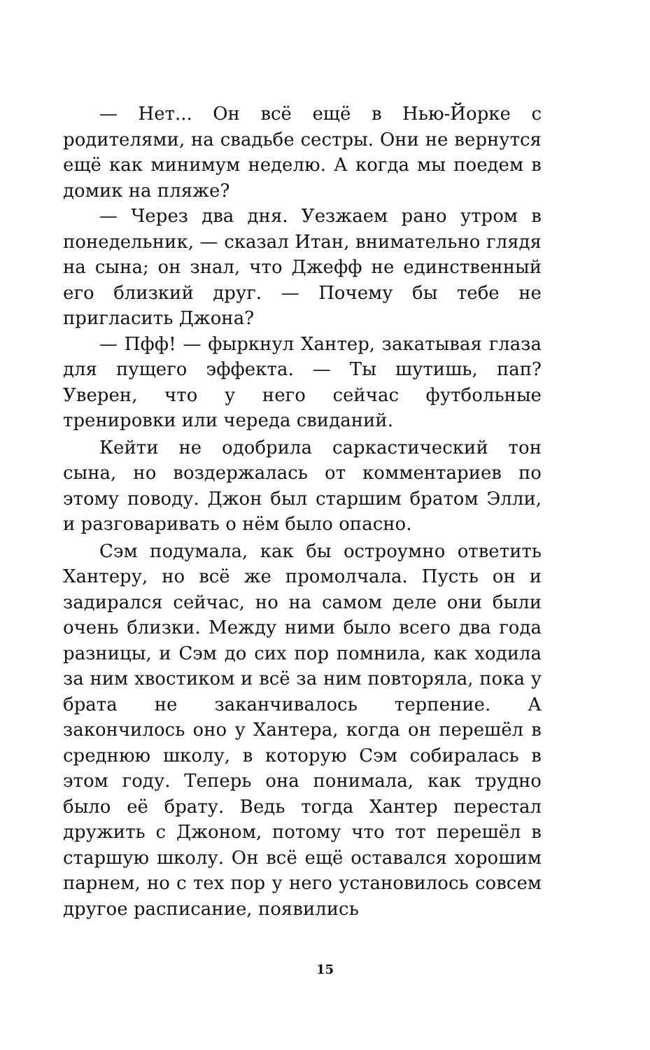— Нет... Он всё ещё в Нью-Йорке с родителями, на свадьбе сестры. Они не вернутся ещё как минимум неделю. А когда мы поедем в домик на пляже?
— Через два дня. Уезжаем рано утром в понедельник, — сказал Итан, внимательно глядя на сына; он знал, что Джефф не единственный его близкий друг. — Почему бы тебе не пригласить Джона?
— Пфф! — фыркнул Хантер, закатывая глаза для пущего эффекта. — Ты шутишь, пап? Уверен, что у него сейчас футбольные тренировки или череда свиданий.
Кейти не одобрила саркастический тон сына, но воздержалась от комментариев по этому поводу. Джон был старшим братом Элли, и разговаривать о нём было опасно.
Сэм подумала, как бы остроумно ответить Хантеру, но всё же промолчала. Пусть он и задирался сейчас, но на самом деле они были очень близки. Между ними было всего два года разницы, и Сэм до сих пор помнила, как ходила за ним хвостиком и всё за ним повторяла, пока у брата не заканчивалось терпение. А закончилось оно у Хантера, когда он перешёл в среднюю школу, в которую Сэм собиралась в этом году. Теперь она понимала, как трудно было её брату. Ведь тогда Хантер перестал дружить с Джоном, потому что тот перешёл в старшую школу. Он всё ещё оставался хорошим парнем, но с тех пор у него установилось совсем другое расписание, появились
15